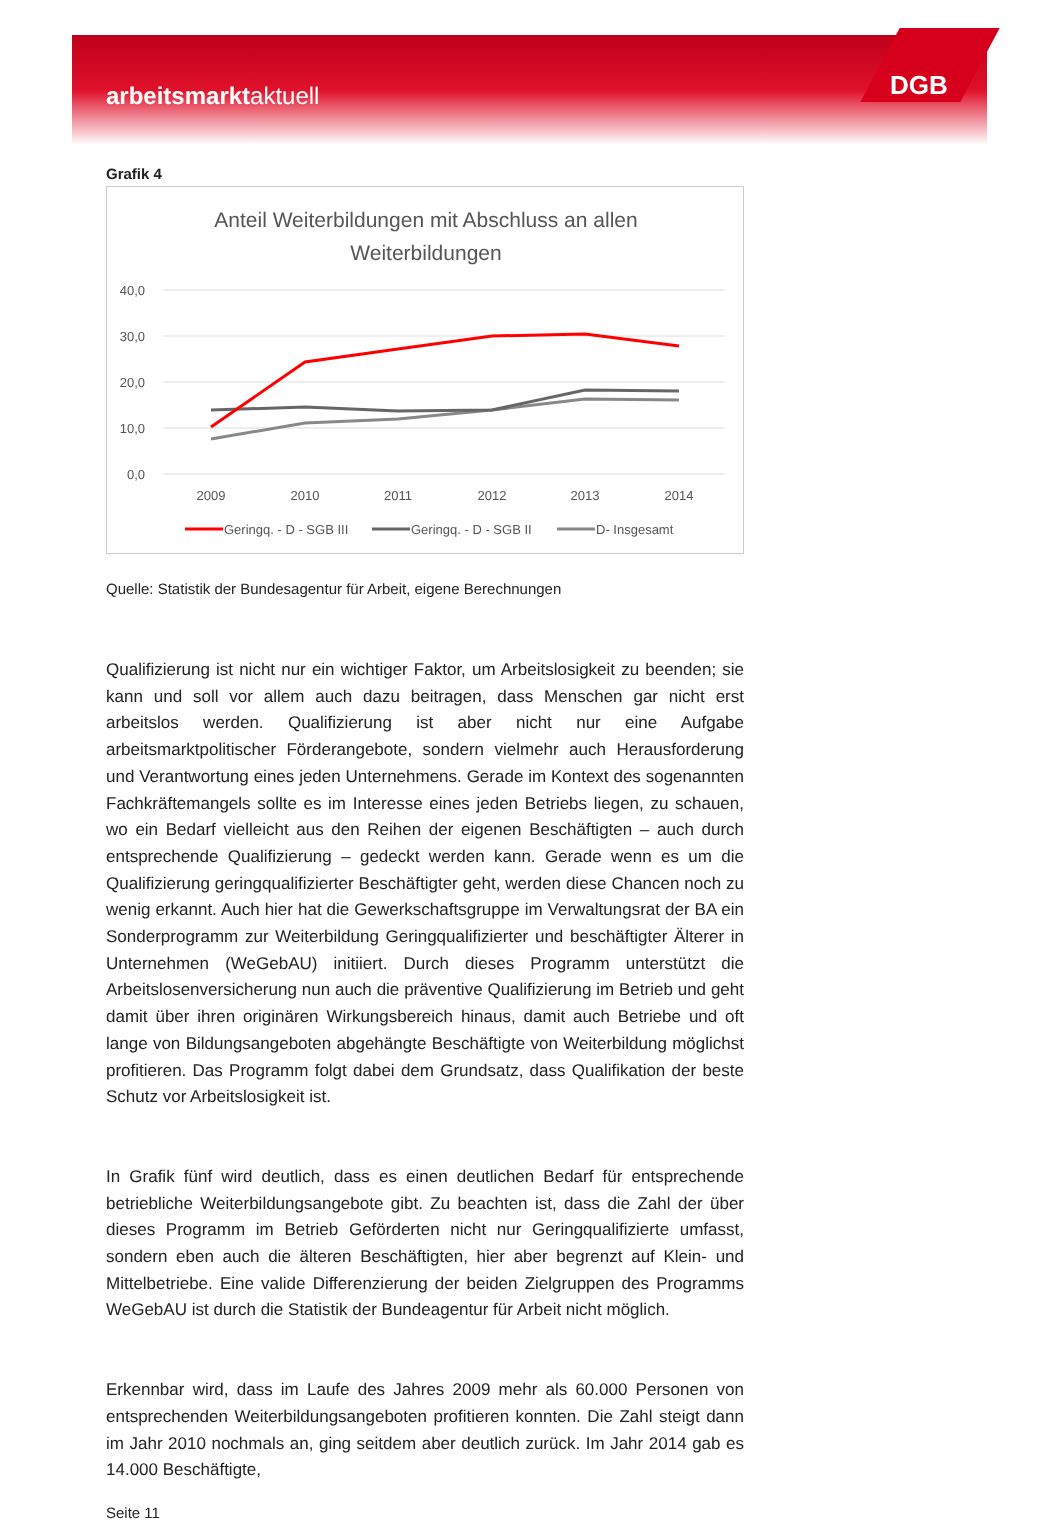arbeitsmarktaktuell
DGB
Grafik 4
Anteil Weiterbildungen mit Abschluss an allen
Weiterbildungen
40,0
30,0
20,0
10,0
0,0
2009
2010
2011
2012
2013
2014
Geringq. - D - SGB III
Geringq. - D - SGB II
D- Insgesamt
Quelle: Statistik der Bundesagentur für Arbeit, eigene Berechnungen
Qualifizierung ist nicht nur ein wichtiger Faktor, um Arbeitslosigkeit zu beenden; sie kann und soll vor allem auch dazu beitragen, dass Menschen gar nicht erst arbeitslos werden. Qualifizierung ist aber nicht nur eine Aufgabe arbeitsmarktpolitischer Förderangebote, sondern vielmehr auch Herausforderung und Verantwortung eines jeden Unternehmens. Gerade im Kontext des sogenannten Fachkräftemangels sollte es im Interesse eines jeden Betriebs liegen, zu schauen, wo ein Bedarf vielleicht aus den Reihen der eigenen Beschäftigten – auch durch entsprechende Qualifizierung – gedeckt werden kann. Gerade wenn es um die Qualifizierung geringqualifizierter Beschäftigter geht, werden diese Chancen noch zu wenig erkannt. Auch hier hat die Gewerkschaftsgruppe im Verwaltungsrat der BA ein Sonderprogramm zur Weiterbildung Geringqualifizierter und beschäftigter Älterer in Unternehmen (WeGebAU) initiiert. Durch dieses Programm unterstützt die Arbeitslosenversicherung nun auch die präventive Qualifizierung im Betrieb und geht damit über ihren originären Wirkungsbereich hinaus, damit auch Betriebe und oft lange von Bildungsangeboten abgehängte Beschäftigte von Weiterbildung möglichst profitieren. Das Programm folgt dabei dem Grundsatz, dass Qualifikation der beste Schutz vor Arbeitslosigkeit ist.
In Grafik fünf wird deutlich, dass es einen deutlichen Bedarf für entsprechende betriebliche Weiterbildungsangebote gibt. Zu beachten ist, dass die Zahl der über dieses Programm im Betrieb Geförderten nicht nur Geringqualifizierte umfasst, sondern eben auch die älteren Beschäftigten, hier aber begrenzt auf Klein- und Mittelbetriebe. Eine valide Differenzierung der beiden Zielgruppen des Programms WeGebAU ist durch die Statistik der Bundeagentur für Arbeit nicht möglich.
Erkennbar wird, dass im Laufe des Jahres 2009 mehr als 60.000 Personen von entsprechenden Weiterbildungsangeboten profitieren konnten. Die Zahl steigt dann im Jahr 2010 nochmals an, ging seitdem aber deutlich zurück. Im Jahr 2014 gab es 14.000 Beschäftigte,
Seite 11